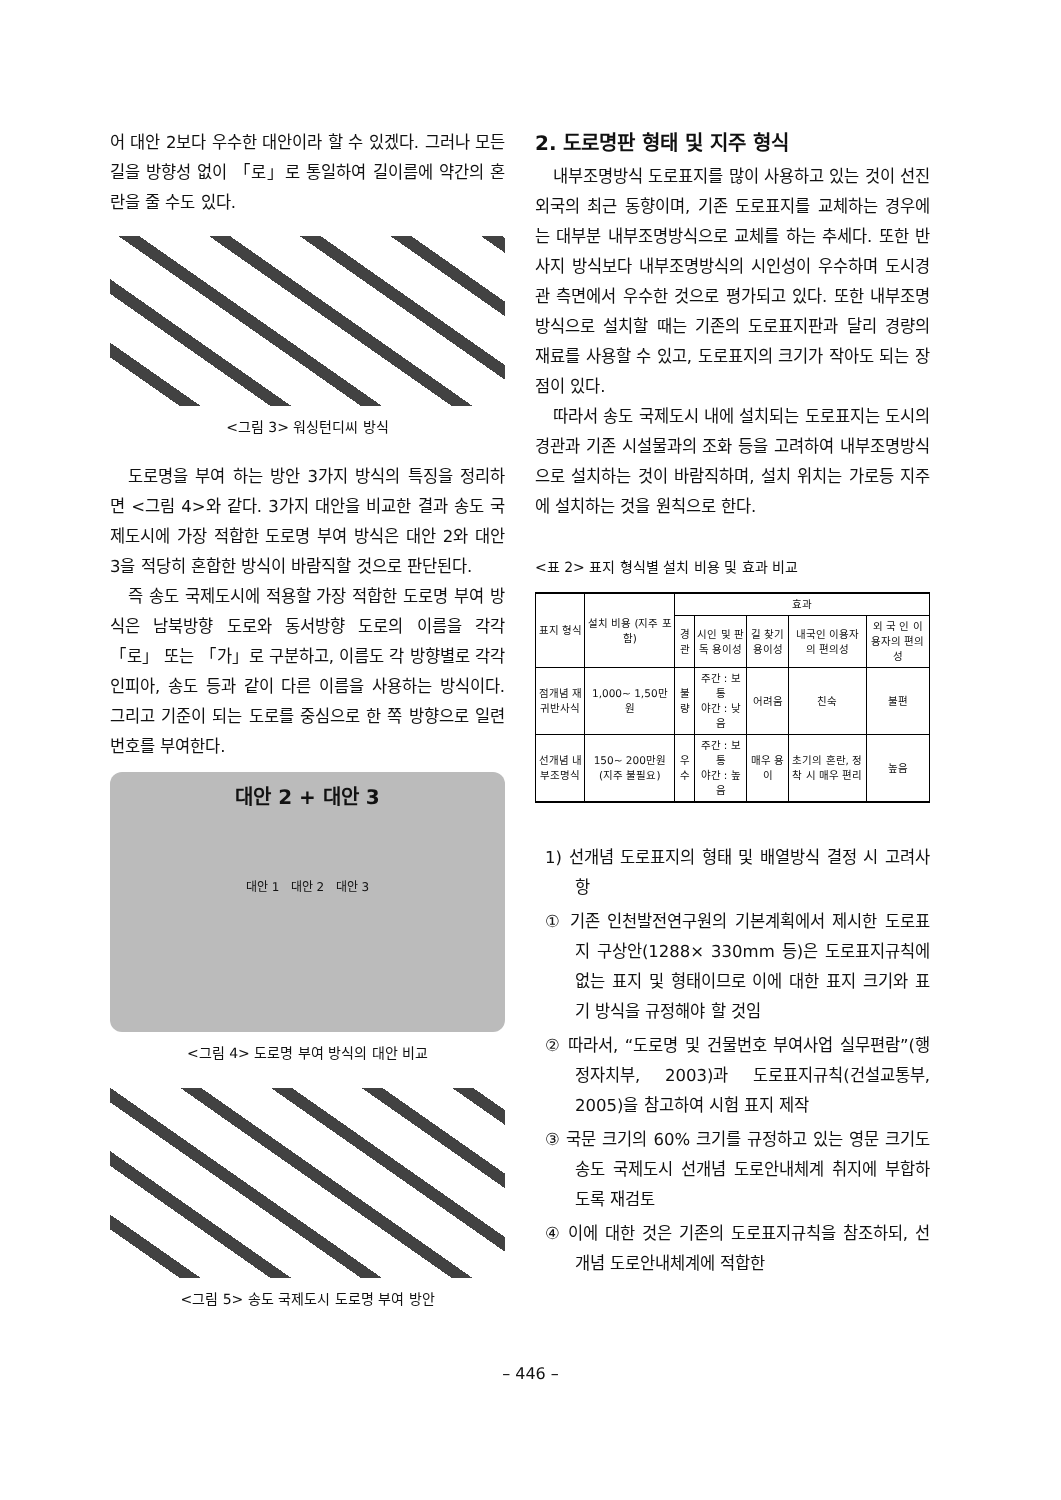어 대안 2보다 우수한 대안이라 할 수 있겠다. 그러나 모든 길을 방향성 없이 「로」로 통일하여 길이름에 약간의 혼란을 줄 수도 있다.
<그림 3> 워싱턴디씨 방식
도로명을 부여 하는 방안 3가지 방식의 특징을 정리하면 <그림 4>와 같다. 3가지 대안을 비교한 결과 송도 국제도시에 가장 적합한 도로명 부여 방식은 대안 2와 대안 3을 적당히 혼합한 방식이 바람직할 것으로 판단된다.
즉 송도 국제도시에 적용할 가장 적합한 도로명 부여 방식은 남북방향 도로와 동서방향 도로의 이름을 각각 「로」 또는 「가」로 구분하고, 이름도 각 방향별로 각각 인피아, 송도 등과 같이 다른 이름을 사용하는 방식이다. 그리고 기준이 되는 도로를 중심으로 한 쪽 방향으로 일련번호를 부여한다.
대안 2 + 대안 3
대안 1 대안 2 대안 3
<그림 4> 도로명 부여 방식의 대안 비교
<그림 5> 송도 국제도시 도로명 부여 방안
2. 도로명판 형태 및 지주 형식
내부조명방식 도로표지를 많이 사용하고 있는 것이 선진 외국의 최근 동향이며, 기존 도로표지를 교체하는 경우에는 대부분 내부조명방식으로 교체를 하는 추세다. 또한 반사지 방식보다 내부조명방식의 시인성이 우수하며 도시경관 측면에서 우수한 것으로 평가되고 있다. 또한 내부조명방식으로 설치할 때는 기존의 도로표지판과 달리 경량의 재료를 사용할 수 있고, 도로표지의 크기가 작아도 되는 장점이 있다.
따라서 송도 국제도시 내에 설치되는 도로표지는 도시의 경관과 기존 시설물과의 조화 등을 고려하여 내부조명방식으로 설치하는 것이 바람직하며, 설치 위치는 가로등 지주에 설치하는 것을 원칙으로 한다.
<표 2> 표지 형식별 설치 비용 및 효과 비교
| 표지 형식 | 설치 비용 (지주 포함) | 효과 | | | | |
| --- | --- | --- | --- | --- | --- | --- |
| | | 경관 | 시인 및 판독 용이성 | 길 찾기 용이성 | 내국인 이용자의 편의성 | 외 국 인 이용자의 편의성 |
| 점개념 재귀반사식 | 1,000~ 1,50만원 | 불량 | 주간 : 보통 야간 : 낮음 | 어려움 | 친숙 | 불편 |
| 선개념 내부조명식 | 150~ 200만원 (지주 불필요) | 우수 | 주간 : 보통 야간 : 높음 | 매우 용이 | 초기의 혼란, 정착 시 매우 편리 | 높음 |
1) 선개념 도로표지의 형태 및 배열방식 결정 시 고려사항
① 기존 인천발전연구원의 기본계획에서 제시한 도로표지 구상안(1288× 330mm 등)은 도로표지규칙에 없는 표지 및 형태이므로 이에 대한 표지 크기와 표기 방식을 규정해야 할 것임
② 따라서, “도로명 및 건물번호 부여사업 실무편람”(행정자치부, 2003)과 도로표지규칙(건설교통부, 2005)을 참고하여 시험 표지 제작
③ 국문 크기의 60% 크기를 규정하고 있는 영문 크기도 송도 국제도시 선개념 도로안내체계 취지에 부합하도록 재검토
④ 이에 대한 것은 기존의 도로표지규칙을 참조하되, 선개념 도로안내체계에 적합한
– 446 –